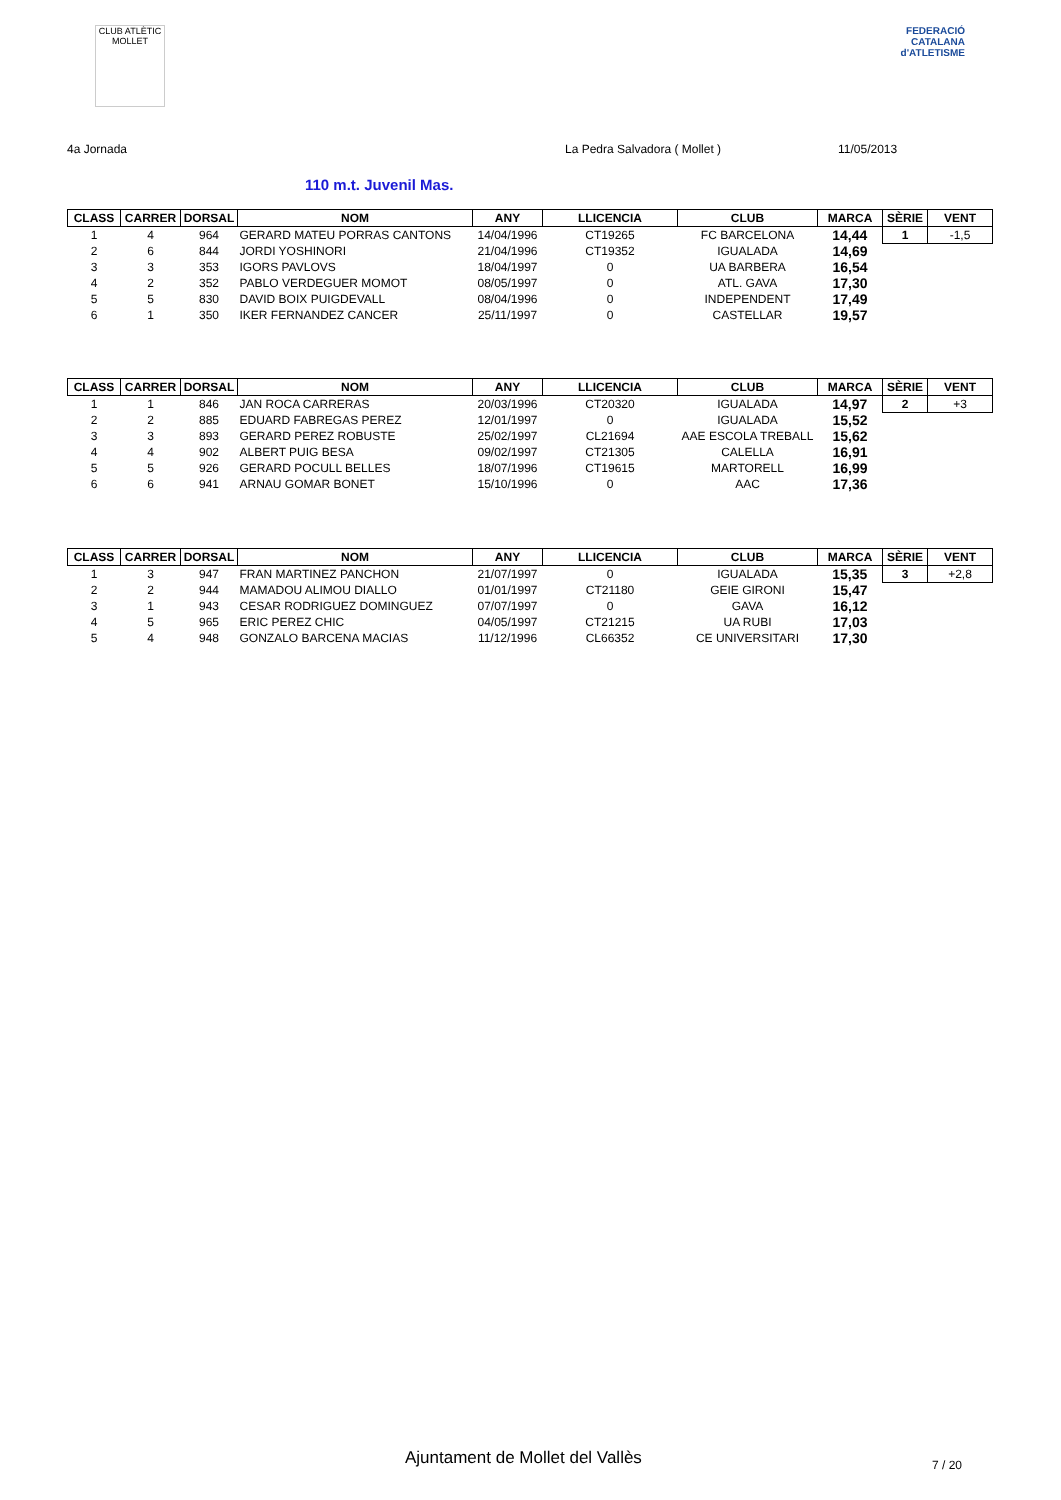CLUB ATLÈTIC MOLLET
FEDERACIÓ CATALANA d'ATLETISME
4a Jornada La Pedra Salvadora ( Mollet ) 11/05/2013
110 m.t. Juvenil Mas.
| CLASS | CARRER | DORSAL | NOM | ANY | LLICENCIA | CLUB | MARCA | SÈRIE | VENT |
| --- | --- | --- | --- | --- | --- | --- | --- | --- | --- |
| 1 | 4 | 964 | GERARD MATEU PORRAS CANTONS | 14/04/1996 | CT19265 | FC BARCELONA | 14,44 | 1 | -1,5 |
| 2 | 6 | 844 | JORDI YOSHINORI | 21/04/1996 | CT19352 | IGUALADA | 14,69 | | |
| 3 | 3 | 353 | IGORS PAVLOVS | 18/04/1997 | 0 | UA BARBERA | 16,54 | | |
| 4 | 2 | 352 | PABLO VERDEGUER MOMOT | 08/05/1997 | 0 | ATL. GAVA | 17,30 | | |
| 5 | 5 | 830 | DAVID BOIX PUIGDEVALL | 08/04/1996 | 0 | INDEPENDENT | 17,49 | | |
| 6 | 1 | 350 | IKER FERNANDEZ CANCER | 25/11/1997 | 0 | CASTELLAR | 19,57 | | |
| CLASS | CARRER | DORSAL | NOM | ANY | LLICENCIA | CLUB | MARCA | SÈRIE | VENT |
| --- | --- | --- | --- | --- | --- | --- | --- | --- | --- |
| 1 | 1 | 846 | JAN ROCA CARRERAS | 20/03/1996 | CT20320 | IGUALADA | 14,97 | 2 | +3 |
| 2 | 2 | 885 | EDUARD FABREGAS PEREZ | 12/01/1997 | 0 | IGUALADA | 15,52 | | |
| 3 | 3 | 893 | GERARD PEREZ ROBUSTE | 25/02/1997 | CL21694 | AAE ESCOLA TREBALL | 15,62 | | |
| 4 | 4 | 902 | ALBERT PUIG BESA | 09/02/1997 | CT21305 | CALELLA | 16,91 | | |
| 5 | 5 | 926 | GERARD POCULL BELLES | 18/07/1996 | CT19615 | MARTORELL | 16,99 | | |
| 6 | 6 | 941 | ARNAU GOMAR BONET | 15/10/1996 | 0 | AAC | 17,36 | | |
| CLASS | CARRER | DORSAL | NOM | ANY | LLICENCIA | CLUB | MARCA | SÈRIE | VENT |
| --- | --- | --- | --- | --- | --- | --- | --- | --- | --- |
| 1 | 3 | 947 | FRAN MARTINEZ PANCHON | 21/07/1997 | 0 | IGUALADA | 15,35 | 3 | +2,8 |
| 2 | 2 | 944 | MAMADOU ALIMOU DIALLO | 01/01/1997 | CT21180 | GEIE GIRONI | 15,47 | | |
| 3 | 1 | 943 | CESAR RODRIGUEZ DOMINGUEZ | 07/07/1997 | 0 | GAVA | 16,12 | | |
| 4 | 5 | 965 | ERIC PEREZ CHIC | 04/05/1997 | CT21215 | UA RUBI | 17,03 | | |
| 5 | 4 | 948 | GONZALO BARCENA MACIAS | 11/12/1996 | CL66352 | CE UNIVERSITARI | 17,30 | | |
Ajuntament de Mollet del Vallès
7 / 20